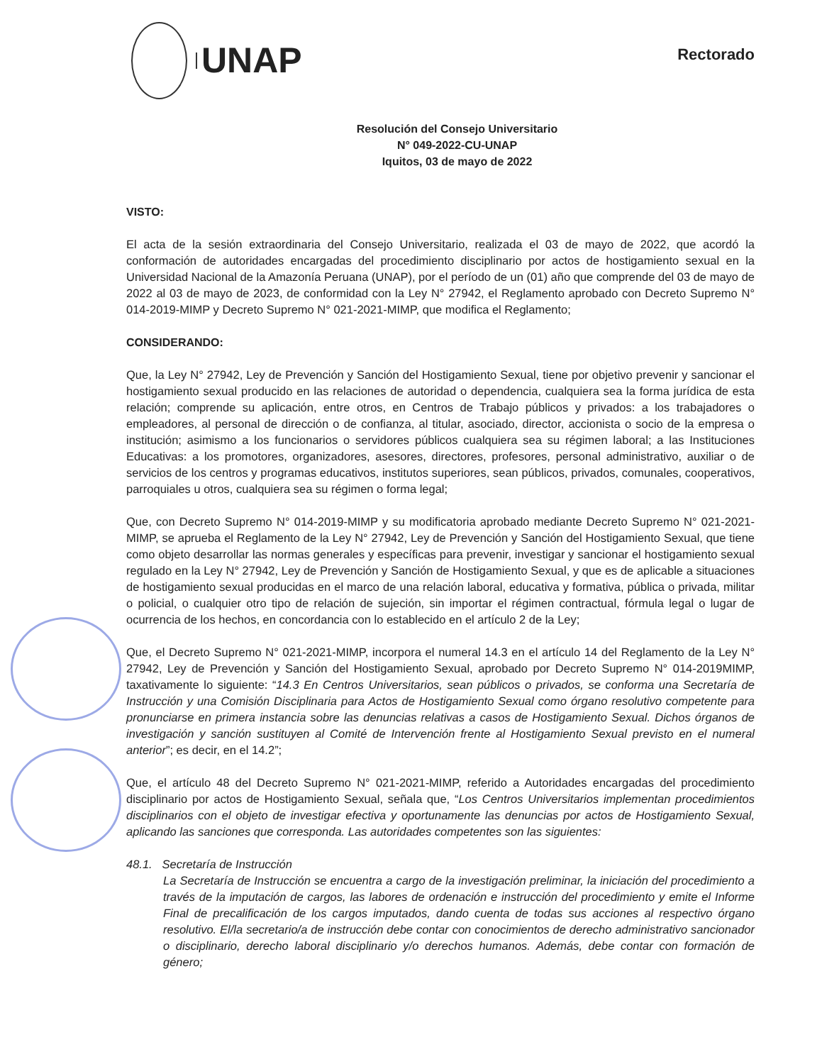UNAP
Rectorado
Resolución del Consejo Universitario
N° 049-2022-CU-UNAP
Iquitos, 03 de mayo de 2022
VISTO:
El acta de la sesión extraordinaria del Consejo Universitario, realizada el 03 de mayo de 2022, que acordó la conformación de autoridades encargadas del procedimiento disciplinario por actos de hostigamiento sexual en la Universidad Nacional de la Amazonía Peruana (UNAP), por el período de un (01) año que comprende del 03 de mayo de 2022 al 03 de mayo de 2023, de conformidad con la Ley N° 27942, el Reglamento aprobado con Decreto Supremo N° 014-2019-MIMP y Decreto Supremo N° 021-2021-MIMP, que modifica el Reglamento;
CONSIDERANDO:
Que, la Ley N° 27942, Ley de Prevención y Sanción del Hostigamiento Sexual, tiene por objetivo prevenir y sancionar el hostigamiento sexual producido en las relaciones de autoridad o dependencia, cualquiera sea la forma jurídica de esta relación; comprende su aplicación, entre otros, en Centros de Trabajo públicos y privados: a los trabajadores o empleadores, al personal de dirección o de confianza, al titular, asociado, director, accionista o socio de la empresa o institución; asimismo a los funcionarios o servidores públicos cualquiera sea su régimen laboral; a las Instituciones Educativas: a los promotores, organizadores, asesores, directores, profesores, personal administrativo, auxiliar o de servicios de los centros y programas educativos, institutos superiores, sean públicos, privados, comunales, cooperativos, parroquiales u otros, cualquiera sea su régimen o forma legal;
Que, con Decreto Supremo N° 014-2019-MIMP y su modificatoria aprobado mediante Decreto Supremo N° 021-2021-MIMP, se aprueba el Reglamento de la Ley N° 27942, Ley de Prevención y Sanción del Hostigamiento Sexual, que tiene como objeto desarrollar las normas generales y específicas para prevenir, investigar y sancionar el hostigamiento sexual regulado en la Ley N° 27942, Ley de Prevención y Sanción de Hostigamiento Sexual, y que es de aplicable a situaciones de hostigamiento sexual producidas en el marco de una relación laboral, educativa y formativa, pública o privada, militar o policial, o cualquier otro tipo de relación de sujeción, sin importar el régimen contractual, fórmula legal o lugar de ocurrencia de los hechos, en concordancia con lo establecido en el artículo 2 de la Ley;
Que, el Decreto Supremo N° 021-2021-MIMP, incorpora el numeral 14.3 en el artículo 14 del Reglamento de la Ley N° 27942, Ley de Prevención y Sanción del Hostigamiento Sexual, aprobado por Decreto Supremo N° 014-2019MIMP, taxativamente lo siguiente: “14.3 En Centros Universitarios, sean públicos o privados, se conforma una Secretaría de Instrucción y una Comisión Disciplinaria para Actos de Hostigamiento Sexual como órgano resolutivo competente para pronunciarse en primera instancia sobre las denuncias relativas a casos de Hostigamiento Sexual. Dichos órganos de investigación y sanción sustituyen al Comité de Intervención frente al Hostigamiento Sexual previsto en el numeral anterior”; es decir, en el 14.2”;
Que, el artículo 48 del Decreto Supremo N° 021-2021-MIMP, referido a Autoridades encargadas del procedimiento disciplinario por actos de Hostigamiento Sexual, señala que, “Los Centros Universitarios implementan procedimientos disciplinarios con el objeto de investigar efectiva y oportunamente las denuncias por actos de Hostigamiento Sexual, aplicando las sanciones que corresponda. Las autoridades competentes son las siguientes:
48.1. Secretaría de Instrucción
La Secretaría de Instrucción se encuentra a cargo de la investigación preliminar, la iniciación del procedimiento a través de la imputación de cargos, las labores de ordenación e instrucción del procedimiento y emite el Informe Final de precalificación de los cargos imputados, dando cuenta de todas sus acciones al respectivo órgano resolutivo. El/la secretario/a de instrucción debe contar con conocimientos de derecho administrativo sancionador o disciplinario, derecho laboral disciplinario y/o derechos humanos. Además, debe contar con formación de género;